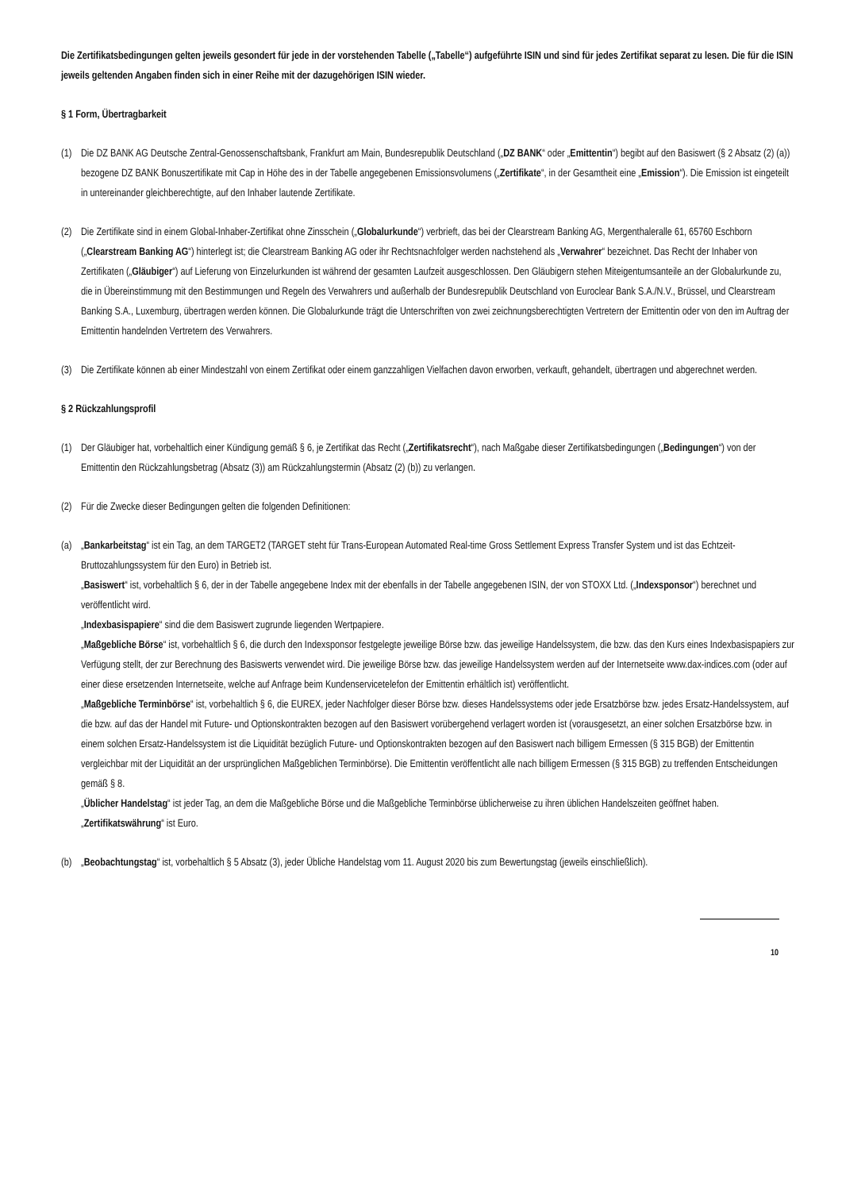Die Zertifikatsbedingungen gelten jeweils gesondert für jede in der vorstehenden Tabelle („Tabelle“) aufgeführte ISIN und sind für jedes Zertifikat separat zu lesen. Die für die ISIN jeweils geltenden Angaben finden sich in einer Reihe mit der dazugehörigen ISIN wieder.
§ 1 Form, Übertragbarkeit
(1) Die DZ BANK AG Deutsche Zentral-Genossenschaftsbank, Frankfurt am Main, Bundesrepublik Deutschland („DZ BANK“ oder „Emittentin“) begibt auf den Basiswert (§ 2 Absatz (2) (a)) bezogene DZ BANK Bonuszertifikate mit Cap in Höhe des in der Tabelle angegebenen Emissionsvolumens („Zertifikate“, in der Gesamtheit eine „Emission“). Die Emission ist eingeteilt in untereinander gleichberechtigte, auf den Inhaber lautende Zertifikate.
(2) Die Zertifikate sind in einem Global-Inhaber-Zertifikat ohne Zinsschein („Globalurkunde“) verbrieft, das bei der Clearstream Banking AG, Mergenthaleralle 61, 65760 Eschborn („Clearstream Banking AG“) hinterlegt ist; die Clearstream Banking AG oder ihr Rechtsnachfolger werden nachstehend als „Verwahrer“ bezeichnet. Das Recht der Inhaber von Zertifikaten („Gläubiger“) auf Lieferung von Einzelurkunden ist während der gesamten Laufzeit ausgeschlossen. Den Gläubigern stehen Miteigentumsanteile an der Globalurkunde zu, die in Übereinstimmung mit den Bestimmungen und Regeln des Verwahrers und außerhalb der Bundesrepublik Deutschland von Euroclear Bank S.A./N.V., Brüssel, und Clearstream Banking S.A., Luxemburg, übertragen werden können. Die Globalurkunde trägt die Unterschriften von zwei zeichnungsberechtigten Vertretern der Emittentin oder von den im Auftrag der Emittentin handelnden Vertretern des Verwahrers.
(3) Die Zertifikate können ab einer Mindestzahl von einem Zertifikat oder einem ganzzahligen Vielfachen davon erworben, verkauft, gehandelt, übertragen und abgerechnet werden.
§ 2 Rückzahlungsprofil
(1) Der Gläubiger hat, vorbehaltlich einer Kündigung gemäß § 6, je Zertifikat das Recht („Zertifikatsrecht“), nach Maßgabe dieser Zertifikatsbedingungen („Bedingungen“) von der Emittentin den Rückzahlungsbetrag (Absatz (3)) am Rückzahlungstermin (Absatz (2) (b)) zu verlangen.
(2) Für die Zwecke dieser Bedingungen gelten die folgenden Definitionen:
(a) „Bankarbeitstag“ ist ein Tag, an dem TARGET2 (TARGET steht für Trans-European Automated Real-time Gross Settlement Express Transfer System und ist das Echtzeit-Bruttozahlungssystem für den Euro) in Betrieb ist.
„Basiswert“ ist, vorbehaltlich § 6, der in der Tabelle angegebene Index mit der ebenfalls in der Tabelle angegebenen ISIN, der von STOXX Ltd. („Indexsponsor“) berechnet und veröffentlicht wird.
„Indexbasispapiere“ sind die dem Basiswert zugrunde liegenden Wertpapiere.
„Maßgebliche Börse“ ist, vorbehaltlich § 6, die durch den Indexsponsor festgelegte jeweilige Börse bzw. das jeweilige Handelssystem, die bzw. das den Kurs eines Indexbasispapiers zur Verfügung stellt, der zur Berechnung des Basiswerts verwendet wird. Die jeweilige Börse bzw. das jeweilige Handelssystem werden auf der Internetseite www.dax-indices.com (oder auf einer diese ersetzenden Internetseite, welche auf Anfrage beim Kundenservicetelefon der Emittentin erhältlich ist) veröffentlicht.
„Maßgebliche Terminbörse“ ist, vorbehaltlich § 6, die EUREX, jeder Nachfolger dieser Börse bzw. dieses Handelssystems oder jede Ersatzbörse bzw. jedes Ersatz-Handelssystem, auf die bzw. auf das der Handel mit Future- und Optionskontrakten bezogen auf den Basiswert vorübergehend verlagert worden ist (vorausgesetzt, an einer solchen Ersatzbörse bzw. in einem solchen Ersatz-Handelssystem ist die Liquidität bezüglich Future- und Optionskontrakten bezogen auf den Basiswert nach billigem Ermessen (§ 315 BGB) der Emittentin vergleichbar mit der Liquidität an der ursprünglichen Maßgeblichen Terminbörse). Die Emittentin veröffentlicht alle nach billigem Ermessen (§ 315 BGB) zu treffenden Entscheidungen gemäß § 8.
„Üblicher Handelstag“ ist jeder Tag, an dem die Maßgebliche Börse und die Maßgebliche Terminbörse üblicherweise zu ihren üblichen Handelszeiten geöffnet haben.
„Zertifikatswährung“ ist Euro.
(b) „Beobachtungstag“ ist, vorbehaltlich § 5 Absatz (3), jeder Übliche Handelstag vom 11. August 2020 bis zum Bewertungstag (jeweils einschließlich).
10